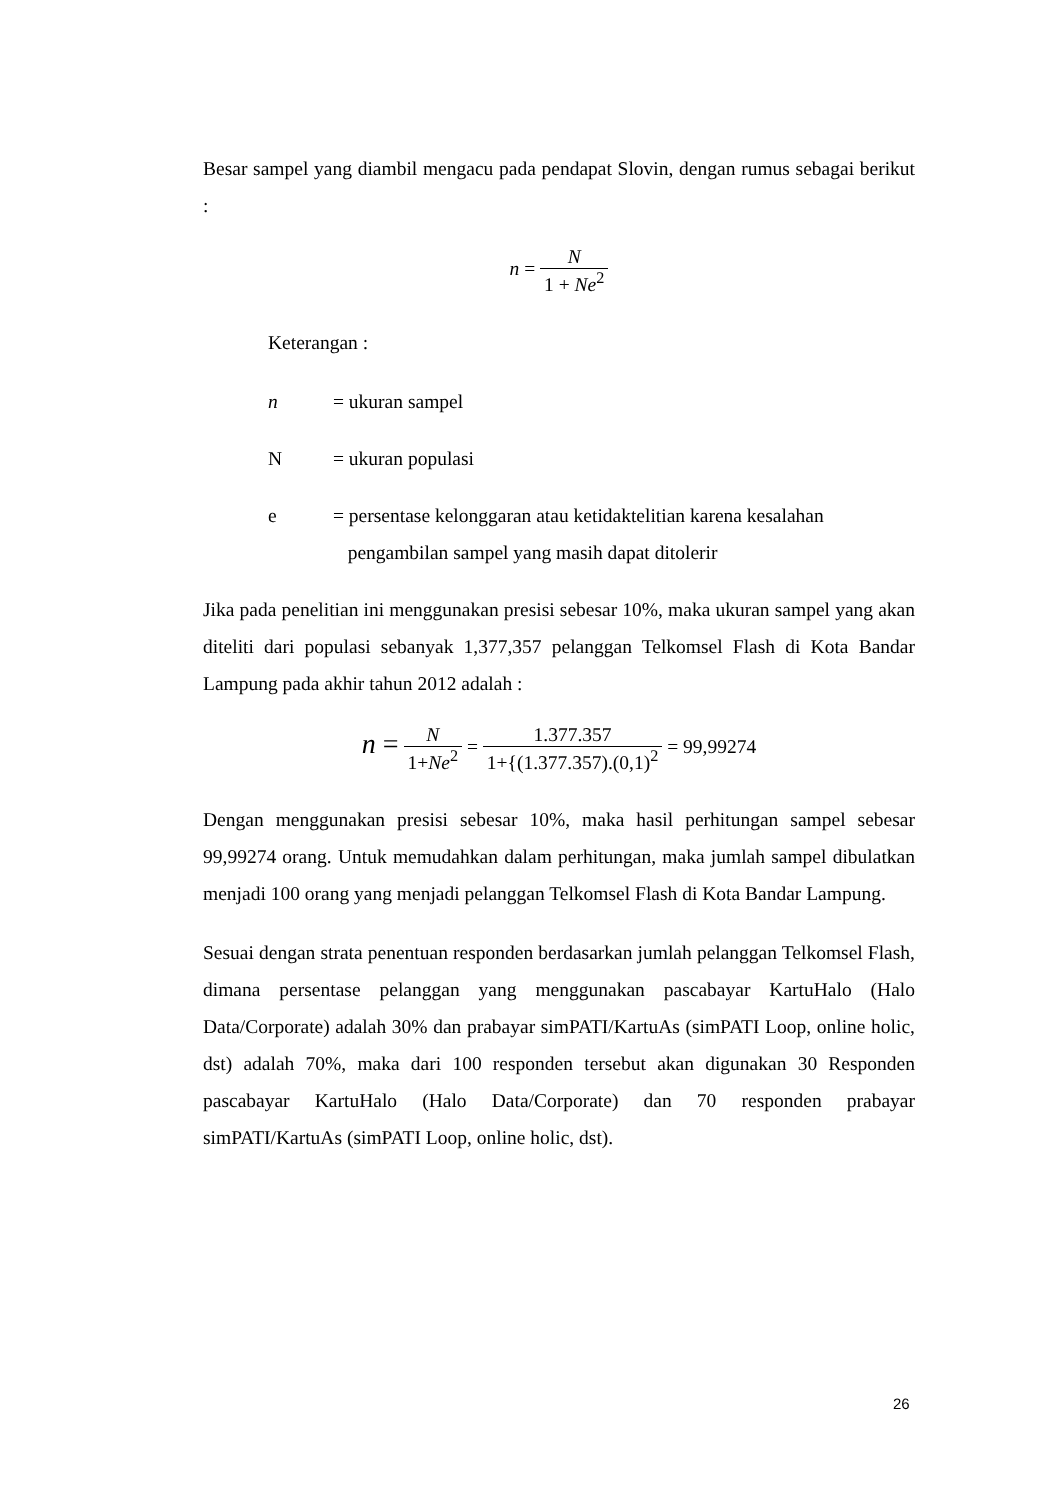Besar sampel yang diambil mengacu pada pendapat Slovin, dengan rumus sebagai berikut :
n = N 1 + Ne<sup>2</sup>
Keterangan :
n = ukuran sampel
N = ukuran populasi
e = persentase kelonggaran atau ketidaktelitian karena kesalahan
pengambilan sampel yang masih dapat ditolerir
Jika pada penelitian ini menggunakan presisi sebesar 10%, maka ukuran sampel yang akan diteliti dari populasi sebanyak 1,377,357 pelanggan Telkomsel Flash di Kota Bandar Lampung pada akhir tahun 2012 adalah :
n = N 1+Ne<sup>2</sup> = 1.377.357 1+{(1.377.357).(0,1)<sup>2</sup> = 99,99274
Dengan menggunakan presisi sebesar 10%, maka hasil perhitungan sampel sebesar 99,99274 orang. Untuk memudahkan dalam perhitungan, maka jumlah sampel dibulatkan menjadi 100 orang yang menjadi pelanggan Telkomsel Flash di Kota Bandar Lampung.
Sesuai dengan strata penentuan responden berdasarkan jumlah pelanggan Telkomsel Flash, dimana persentase pelanggan yang menggunakan pascabayar KartuHalo (Halo Data/Corporate) adalah 30% dan prabayar simPATI/KartuAs (simPATI Loop, online holic, dst) adalah 70%, maka dari 100 responden tersebut akan digunakan 30 Responden pascabayar KartuHalo (Halo Data/Corporate) dan 70 responden prabayar simPATI/KartuAs (simPATI Loop, online holic, dst).
26